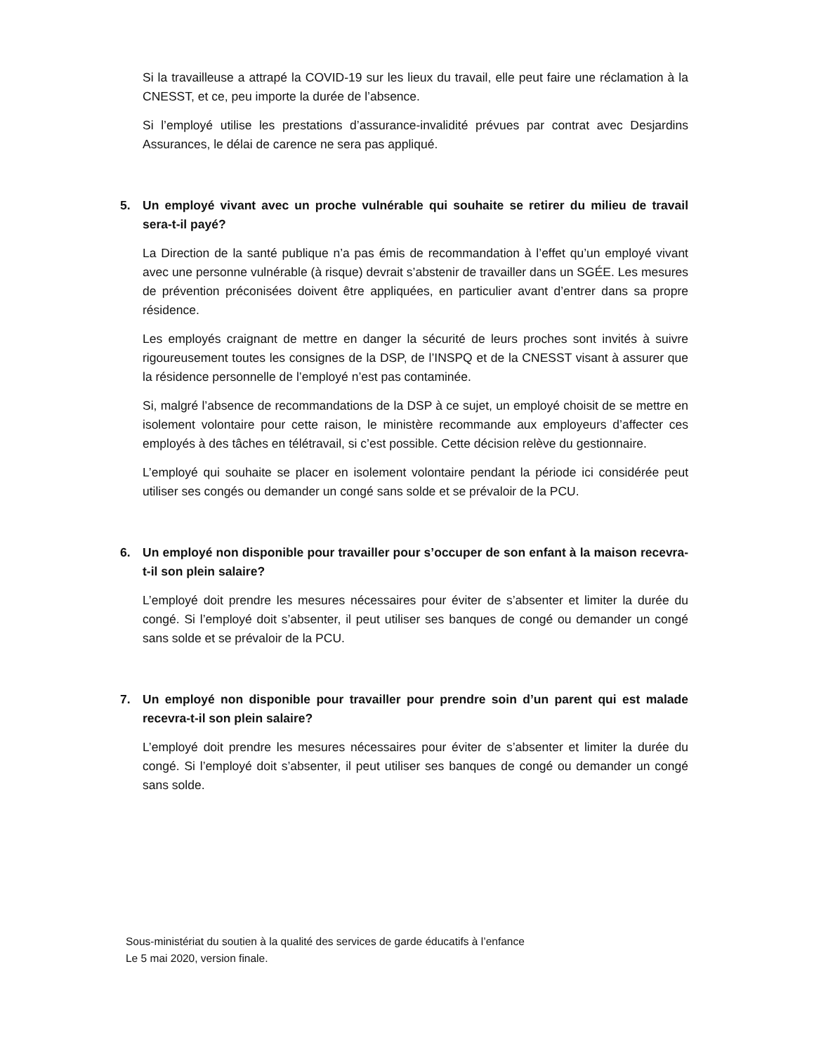Si la travailleuse a attrapé la COVID-19 sur les lieux du travail, elle peut faire une réclamation à la CNESST, et ce, peu importe la durée de l’absence.
Si l’employé utilise les prestations d’assurance-invalidité prévues par contrat avec Desjardins Assurances, le délai de carence ne sera pas appliqué.
5. Un employé vivant avec un proche vulnérable qui souhaite se retirer du milieu de travail sera-t-il payé?
La Direction de la santé publique n’a pas émis de recommandation à l’effet qu’un employé vivant avec une personne vulnérable (à risque) devrait s’abstenir de travailler dans un SGÉE. Les mesures de prévention préconisées doivent être appliquées, en particulier avant d’entrer dans sa propre résidence.
Les employés craignant de mettre en danger la sécurité de leurs proches sont invités à suivre rigoureusement toutes les consignes de la DSP, de l’INSPQ et de la CNESST visant à assurer que la résidence personnelle de l’employé n’est pas contaminée.
Si, malgré l’absence de recommandations de la DSP à ce sujet, un employé choisit de se mettre en isolement volontaire pour cette raison, le ministère recommande aux employeurs d’affecter ces employés à des tâches en télétravail, si c’est possible. Cette décision relève du gestionnaire.
L’employé qui souhaite se placer en isolement volontaire pendant la période ici considérée peut utiliser ses congés ou demander un congé sans solde et se prévaloir de la PCU.
6. Un employé non disponible pour travailler pour s’occuper de son enfant à la maison recevra-t-il son plein salaire?
L’employé doit prendre les mesures nécessaires pour éviter de s’absenter et limiter la durée du congé. Si l’employé doit s’absenter, il peut utiliser ses banques de congé ou demander un congé sans solde et se prévaloir de la PCU.
7. Un employé non disponible pour travailler pour prendre soin d’un parent qui est malade recevra-t-il son plein salaire?
L’employé doit prendre les mesures nécessaires pour éviter de s’absenter et limiter la durée du congé. Si l’employé doit s’absenter, il peut utiliser ses banques de congé ou demander un congé sans solde.
Sous-ministériat du soutien à la qualité des services de garde éducatifs à l’enfance
Le 5 mai 2020, version finale.